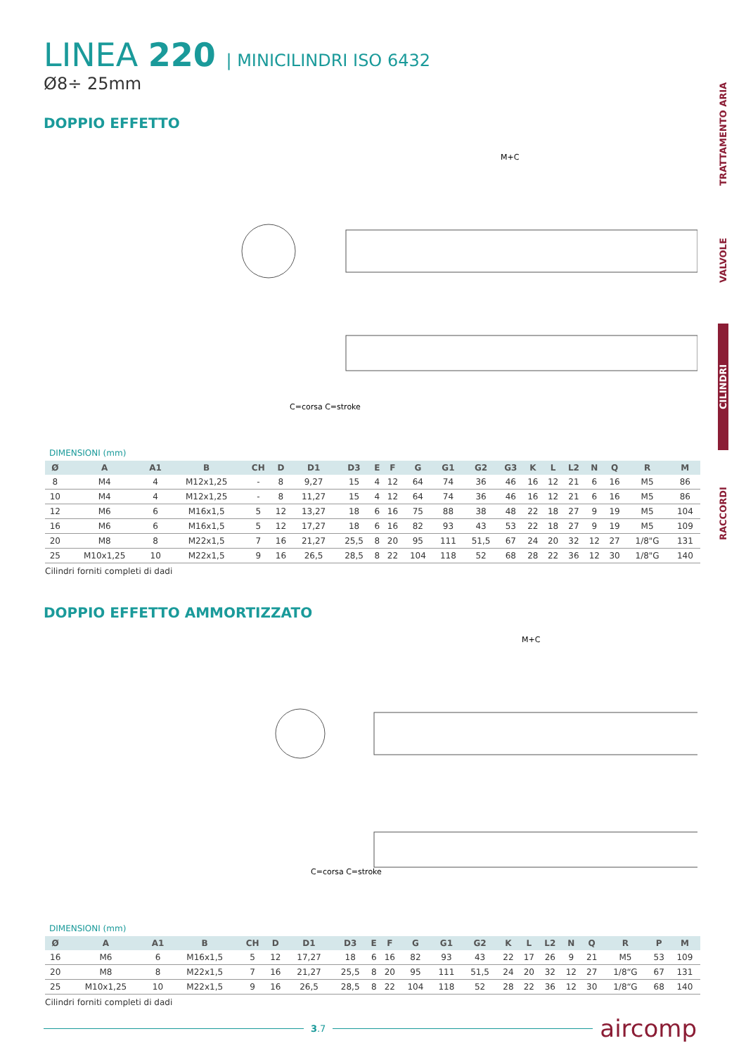TRATTAMENTO ARIA
VALVOLE
CILINDRI
RACCORDI
LINEA 220 | MINICILINDRI ISO 6432
Ø8÷ 25mm
DOPPIO EFFETTO
M+C
C=corsa C=stroke
DIMENSIONI (mm)
| Ø | A | A1 | B | CH | D | D1 | D3 | E | F | G | G1 | G2 | G3 | K | L | L2 | N | Q | R | M |
| --- | --- | --- | --- | --- | --- | --- | --- | --- | --- | --- | --- | --- | --- | --- | --- | --- | --- | --- | --- | --- |
| 8 | M4 | 4 | M12x1,25 | - | 8 | 9,27 | 15 | 4 | 12 | 64 | 74 | 36 | 46 | 16 | 12 | 21 | 6 | 16 | M5 | 86 |
| 10 | M4 | 4 | M12x1,25 | - | 8 | 11,27 | 15 | 4 | 12 | 64 | 74 | 36 | 46 | 16 | 12 | 21 | 6 | 16 | M5 | 86 |
| 12 | M6 | 6 | M16x1,5 | 5 | 12 | 13,27 | 18 | 6 | 16 | 75 | 88 | 38 | 48 | 22 | 18 | 27 | 9 | 19 | M5 | 104 |
| 16 | M6 | 6 | M16x1,5 | 5 | 12 | 17,27 | 18 | 6 | 16 | 82 | 93 | 43 | 53 | 22 | 18 | 27 | 9 | 19 | M5 | 109 |
| 20 | M8 | 8 | M22x1,5 | 7 | 16 | 21,27 | 25,5 | 8 | 20 | 95 | 111 | 51,5 | 67 | 24 | 20 | 32 | 12 | 27 | 1/8"G | 131 |
| 25 | M10x1,25 | 10 | M22x1,5 | 9 | 16 | 26,5 | 28,5 | 8 | 22 | 104 | 118 | 52 | 68 | 28 | 22 | 36 | 12 | 30 | 1/8"G | 140 |
Cilindri forniti completi di dadi
DOPPIO EFFETTO AMMORTIZZATO
M+C
C=corsa C=stroke
DIMENSIONI (mm)
| Ø | A | A1 | B | CH | D | D1 | D3 | E | F | G | G1 | G2 | K | L | L2 | N | Q | R | P | M |
| --- | --- | --- | --- | --- | --- | --- | --- | --- | --- | --- | --- | --- | --- | --- | --- | --- | --- | --- | --- | --- |
| 16 | M6 | 6 | M16x1,5 | 5 | 12 | 17,27 | 18 | 6 | 16 | 82 | 93 | 43 | 22 | 17 | 26 | 9 | 21 | M5 | 53 | 109 |
| 20 | M8 | 8 | M22x1,5 | 7 | 16 | 21,27 | 25,5 | 8 | 20 | 95 | 111 | 51,5 | 24 | 20 | 32 | 12 | 27 | 1/8“G | 67 | 131 |
| 25 | M10x1,25 | 10 | M22x1,5 | 9 | 16 | 26,5 | 28,5 | 8 | 22 | 104 | 118 | 52 | 28 | 22 | 36 | 12 | 30 | 1/8“G | 68 | 140 |
Cilindri forniti completi di dadi
3.7
aircomp